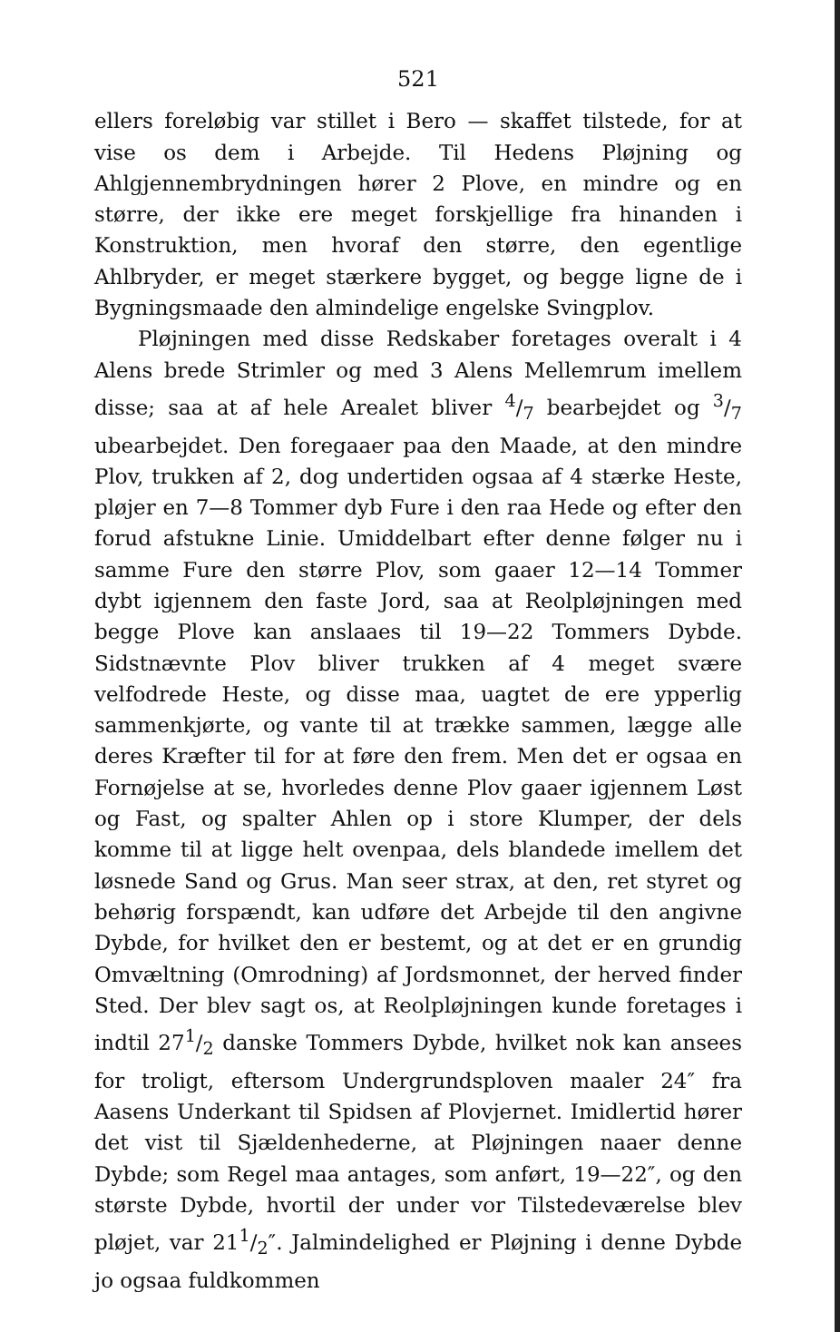521
ellers foreløbig var stillet i Bero — skaffet tilstede, for at vise os dem i Arbejde. Til Hedens Pløjning og Ahlgjennembryd­ningen hører 2 Plove, en mindre og en større, der ikke ere meget forskjellige fra hinanden i Konstruktion, men hvoraf den større, den egentlige Ahlbryder, er meget stærkere bygget, og begge ligne de i Bygningsmaade den almindelige engelske Svingplov.
Pløjningen med disse Redskaber foretages overalt i 4 Alens brede Strimler og med 3 Alens Mellemrum imellem disse; saa at af hele Arealet bliver 4/7 bearbejdet og 3/7 ubearbejdet. Den foregaaer paa den Maade, at den mindre Plov, trukken af 2, dog undertiden ogsaa af 4 stærke Heste, pløjer en 7—8 Tommer dyb Fure i den raa Hede og efter den forud afstukne Linie. Umiddelbart efter denne følger nu i samme Fure den større Plov, som gaaer 12—14 Tommer dybt igjennem den faste Jord, saa at Reolpløjningen med begge Plove kan anslaaes til 19—22 Tommers Dybde. Sidstnævnte Plov bliver trukken af 4 meget svære velfodrede Heste, og disse maa, uagtet de ere ypperlig sammenkjørte, og vante til at trække sammen, lægge alle deres Kræfter til for at føre den frem. Men det er ogsaa en Fornøjelse at se, hvorledes denne Plov gaaer igjennem Løst og Fast, og spalter Ahlen op i store Klumper, der dels komme til at ligge helt ovenpaa, dels blandede imellem det løsnede Sand og Grus. Man seer strax, at den, ret styret og behørig forspændt, kan udføre det Arbejde til den angivne Dybde, for hvilket den er bestemt, og at det er en grundig Omvæltning (Omrodning) af Jordsmonnet, der herved finder Sted. Der blev sagt os, at Reolpløjningen kunde foretages i indtil 271/2 danske Tommers Dybde, hvilket nok kan ansees for troligt, eftersom Undergrundsploven maaler 24″ fra Aasens Underkant til Spidsen af Plovjernet. Imidlertid hører det vist til Sjældenhederne, at Pløjningen naaer denne Dybde; som Regel maa antages, som anført, 19—22″, og den største Dybde, hvortil der under vor Tilstedeværelse blev pløjet, var 211/2″. Jalmindelighed er Pløjning i denne Dybde jo ogsaa fuldkommen